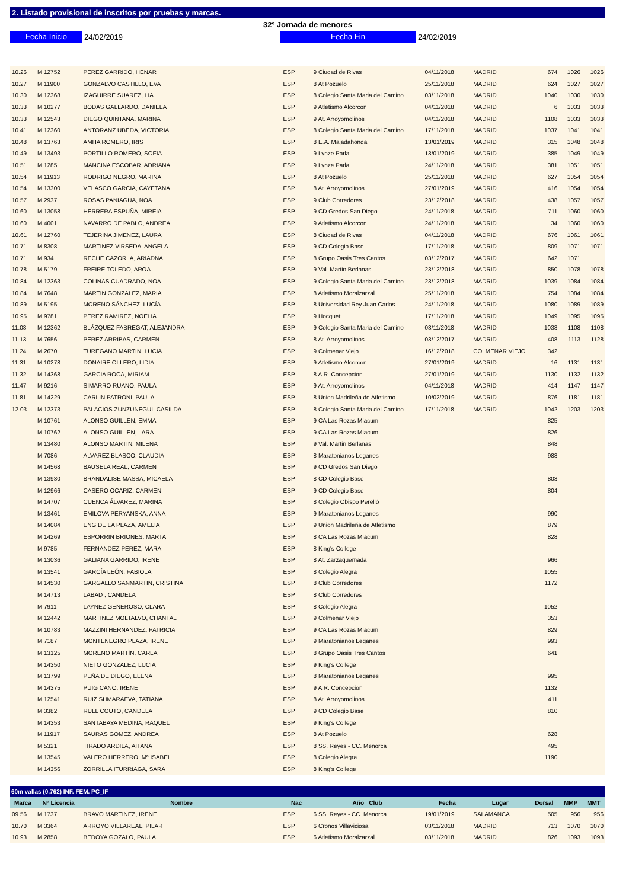2. Listado provisional de inscritos por pruebas y marcas.
32º Jornada de menores
Fecha Inicio
24/02/2019
Fecha Fin
24/02/2019
| 10.26 | M 12752 | PEREZ GARRIDO, HENAR | ESP | 9 Ciudad de Rivas | 04/11/2018 | MADRID | 674 | 1026 | 1026 |
| 10.27 | M 11900 | GONZALVO CASTILLO, EVA | ESP | 8 At Pozuelo | 25/11/2018 | MADRID | 624 | 1027 | 1027 |
| 10.30 | M 12368 | IZAGUIRRE SUAREZ, LIA | ESP | 8 Colegio Santa Maria del Camino | 03/11/2018 | MADRID | 1040 | 1030 | 1030 |
| 10.33 | M 10277 | BODAS GALLARDO, DANIELA | ESP | 9 Atletismo Alcorcon | 04/11/2018 | MADRID | 6 | 1033 | 1033 |
| 10.33 | M 12543 | DIEGO QUINTANA, MARINA | ESP | 9 At. Arroyomolinos | 04/11/2018 | MADRID | 1108 | 1033 | 1033 |
| 10.41 | M 12360 | ANTORANZ UBEDA, VICTORIA | ESP | 8 Colegio Santa Maria del Camino | 17/11/2018 | MADRID | 1037 | 1041 | 1041 |
| 10.48 | M 13763 | AMHA ROMERO, IRIS | ESP | 8 E.A. Majadahonda | 13/01/2019 | MADRID | 315 | 1048 | 1048 |
| 10.49 | M 13493 | PORTILLO ROMERO, SOFIA | ESP | 9 Lynze Parla | 13/01/2019 | MADRID | 385 | 1049 | 1049 |
| 10.51 | M 1285 | MANCINA ESCOBAR, ADRIANA | ESP | 9 Lynze Parla | 24/11/2018 | MADRID | 381 | 1051 | 1051 |
| 10.54 | M 11913 | RODRIGO NEGRO, MARINA | ESP | 8 At Pozuelo | 25/11/2018 | MADRID | 627 | 1054 | 1054 |
| 10.54 | M 13300 | VELASCO GARCIA, CAYETANA | ESP | 8 At. Arroyomolinos | 27/01/2019 | MADRID | 416 | 1054 | 1054 |
| 10.57 | M 2937 | ROSAS PANIAGUA, NOA | ESP | 9 Club Corredores | 23/12/2018 | MADRID | 438 | 1057 | 1057 |
| 10.60 | M 13058 | HERRERA ESPUÑA, MIREIA | ESP | 9 CD Gredos San Diego | 24/11/2018 | MADRID | 711 | 1060 | 1060 |
| 10.60 | M 4001 | NAVARRO DE PABLO, ANDREA | ESP | 9 Atletismo Alcorcon | 24/11/2018 | MADRID | 34 | 1060 | 1060 |
| 10.61 | M 12760 | TEJERINA JIMENEZ, LAURA | ESP | 8 Ciudad de Rivas | 04/11/2018 | MADRID | 676 | 1061 | 1061 |
| 10.71 | M 8308 | MARTINEZ VIRSEDA, ANGELA | ESP | 9 CD Colegio Base | 17/11/2018 | MADRID | 809 | 1071 | 1071 |
| 10.71 | M 934 | RECHE CAZORLA, ARIADNA | ESP | 8 Grupo Oasis Tres Cantos | 03/12/2017 | MADRID | 642 | 1071 | |
| 10.78 | M 5179 | FREIRE TOLEDO, AROA | ESP | 9 Val. Martin Berlanas | 23/12/2018 | MADRID | 850 | 1078 | 1078 |
| 10.84 | M 12363 | COLINAS CUADRADO, NOA | ESP | 9 Colegio Santa Maria del Camino | 23/12/2018 | MADRID | 1039 | 1084 | 1084 |
| 10.84 | M 7648 | MARTIN GONZALEZ, MARIA | ESP | 8 Atletismo Moralzarzal | 25/11/2018 | MADRID | 754 | 1084 | 1084 |
| 10.89 | M 5195 | MORENO SÁNCHEZ, LUCÍA | ESP | 8 Universidad Rey Juan Carlos | 24/11/2018 | MADRID | 1080 | 1089 | 1089 |
| 10.95 | M 9781 | PEREZ RAMIREZ, NOELIA | ESP | 9 Hocquet | 17/11/2018 | MADRID | 1049 | 1095 | 1095 |
| 11.08 | M 12362 | BLÁZQUEZ FABREGAT, ALEJANDRA | ESP | 9 Colegio Santa Maria del Camino | 03/11/2018 | MADRID | 1038 | 1108 | 1108 |
| 11.13 | M 7656 | PEREZ ARRIBAS, CARMEN | ESP | 8 At. Arroyomolinos | 03/12/2017 | MADRID | 408 | 1113 | 1128 |
| 11.24 | M 2670 | TUREGANO MARTIN, LUCIA | ESP | 9 Colmenar Viejo | 16/12/2018 | COLMENAR VIEJO | 342 | | |
| 11.31 | M 10278 | DONAIRE OLLERO, LIDIA | ESP | 9 Atletismo Alcorcon | 27/01/2019 | MADRID | 16 | 1131 | 1131 |
| 11.32 | M 14368 | GARCIA ROCA, MIRIAM | ESP | 8 A.R. Concepcion | 27/01/2019 | MADRID | 1130 | 1132 | 1132 |
| 11.47 | M 9216 | SIMARRO RUANO, PAULA | ESP | 9 At. Arroyomolinos | 04/11/2018 | MADRID | 414 | 1147 | 1147 |
| 11.81 | M 14229 | CARLIN PATRONI, PAULA | ESP | 8 Union Madrileña de Atletismo | 10/02/2019 | MADRID | 876 | 1181 | 1181 |
| 12.03 | M 12373 | PALACIOS ZUNZUNEGUI, CASILDA | ESP | 8 Colegio Santa Maria del Camino | 17/11/2018 | MADRID | 1042 | 1203 | 1203 |
| | M 10761 | ALONSO GUILLEN, EMMA | ESP | 9 CA Las Rozas Miacum | | | 825 | | |
| | M 10762 | ALONSO GUILLEN, LARA | ESP | 9 CA Las Rozas Miacum | | | 826 | | |
| | M 13480 | ALONSO MARTIN, MILENA | ESP | 9 Val. Martin Berlanas | | | 848 | | |
| | M 7086 | ALVAREZ BLASCO, CLAUDIA | ESP | 8 Maratonianos Leganes | | | 988 | | |
| | M 14568 | BAUSELA REAL, CARMEN | ESP | 9 CD Gredos San Diego | | | | | |
| | M 13930 | BRANDALISE MASSA, MICAELA | ESP | 8 CD Colegio Base | | | 803 | | |
| | M 12966 | CASERO OCARIZ, CARMEN | ESP | 9 CD Colegio Base | | | 804 | | |
| | M 14707 | CUENCA ÁLVAREZ, MARINA | ESP | 8 Colegio Obispo Perelló | | | | | |
| | M 13461 | EMILOVA PERYANSKA, ANNA | ESP | 9 Maratonianos Leganes | | | 990 | | |
| | M 14084 | ENG DE LA PLAZA, AMELIA | ESP | 9 Union Madrileña de Atletismo | | | 879 | | |
| | M 14269 | ESPORRIN BRIONES, MARTA | ESP | 8 CA Las Rozas Miacum | | | 828 | | |
| | M 9785 | FERNANDEZ PEREZ, MARA | ESP | 8 King's College | | | | | |
| | M 13036 | GALIANA GARRIDO, IRENE | ESP | 8 At. Zarzaquemada | | | 966 | | |
| | M 13541 | GARCÍA LEÓN, FABIOLA | ESP | 8 Colegio Alegra | | | 1055 | | |
| | M 14530 | GARGALLO SANMARTIN, CRISTINA | ESP | 8 Club Corredores | | | 1172 | | |
| | M 14713 | LABAD , CANDELA | ESP | 8 Club Corredores | | | | | |
| | M 7911 | LAYNEZ GENEROSO, CLARA | ESP | 8 Colegio Alegra | | | 1052 | | |
| | M 12442 | MARTINEZ MOLTALVO, CHANTAL | ESP | 9 Colmenar Viejo | | | 353 | | |
| | M 10783 | MAZZINI HERNANDEZ, PATRICIA | ESP | 9 CA Las Rozas Miacum | | | 829 | | |
| | M 7187 | MONTENEGRO PLAZA, IRENE | ESP | 9 Maratonianos Leganes | | | 993 | | |
| | M 13125 | MORENO MARTÍN, CARLA | ESP | 8 Grupo Oasis Tres Cantos | | | 641 | | |
| | M 14350 | NIETO GONZALEZ, LUCIA | ESP | 9 King's College | | | | | |
| | M 13799 | PEÑA DE DIEGO, ELENA | ESP | 8 Maratonianos Leganes | | | 995 | | |
| | M 14375 | PUIG CANO, IRENE | ESP | 9 A.R. Concepcion | | | 1132 | | |
| | M 12541 | RUIZ SHMARAEVA, TATIANA | ESP | 8 At. Arroyomolinos | | | 411 | | |
| | M 3382 | RULL COUTO, CANDELA | ESP | 9 CD Colegio Base | | | 810 | | |
| | M 14353 | SANTABAYA MEDINA, RAQUEL | ESP | 9 King's College | | | | | |
| | M 11917 | SAURAS GOMEZ, ANDREA | ESP | 8 At Pozuelo | | | 628 | | |
| | M 5321 | TIRADO ARDILA, AITANA | ESP | 8 SS. Reyes - CC. Menorca | | | 495 | | |
| | M 13545 | VALERO HERRERO, Mª ISABEL | ESP | 8 Colegio Alegra | | | 1190 | | |
| | M 14356 | ZORRILLA ITURRIAGA, SARA | ESP | 8 King's College | | | | | |
60m vallas (0,762) INF. FEM. PC_IF
| Marca | Nº Licencia | Nombre | Nac | Año Club | Fecha | Lugar | Dorsal | MMP | MMT |
| --- | --- | --- | --- | --- | --- | --- | --- | --- | --- |
| 09.56 | M 1737 | BRAVO MARTINEZ, IRENE | ESP | 6 SS. Reyes - CC. Menorca | 19/01/2019 | SALAMANCA | 505 | 956 | 956 |
| 10.70 | M 3364 | ARROYO VILLAREAL, PILAR | ESP | 6 Cronos Villaviciosa | 03/11/2018 | MADRID | 713 | 1070 | 1070 |
| 10.93 | M 2858 | BEDOYA GOZALO, PAULA | ESP | 6 Atletismo Moralzarzal | 03/11/2018 | MADRID | 826 | 1093 | 1093 |